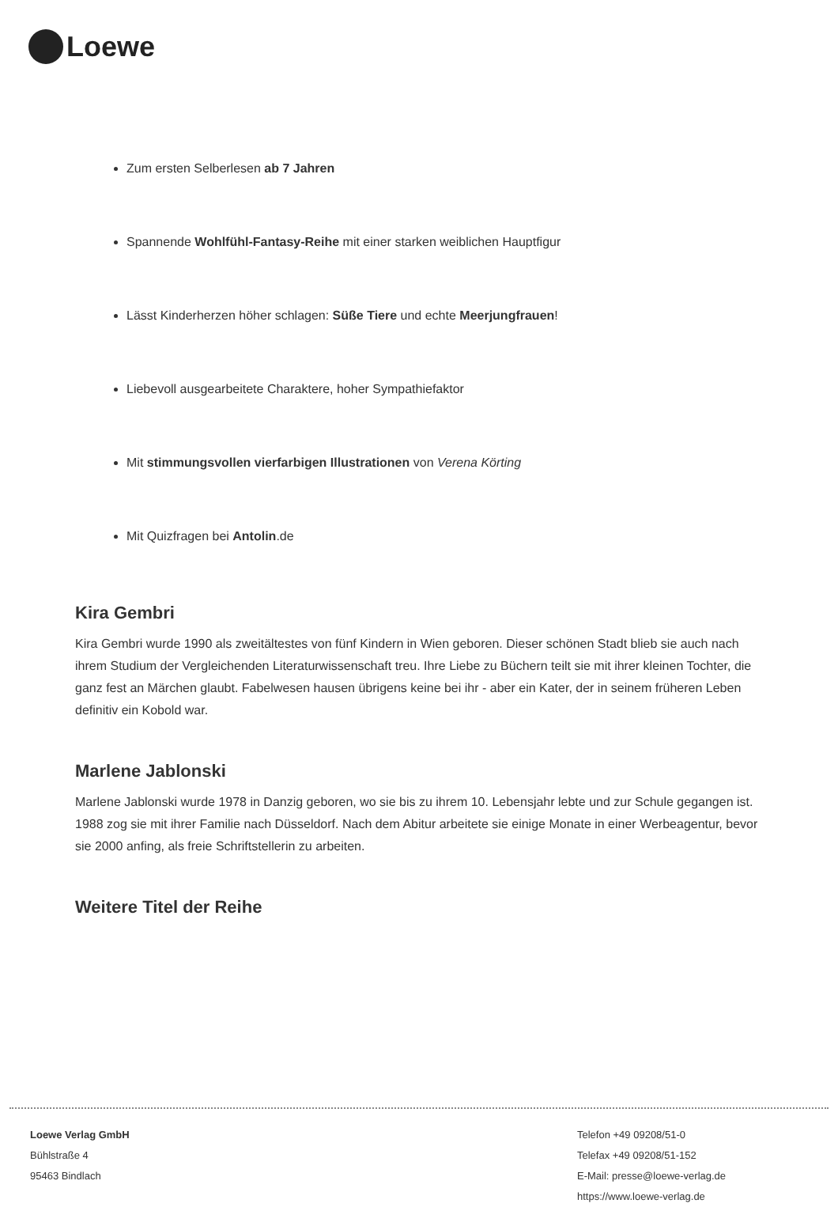Loewe
Zum ersten Selberlesen ab 7 Jahren
Spannende Wohlfühl-Fantasy-Reihe mit einer starken weiblichen Hauptfigur
Lässt Kinderherzen höher schlagen: Süße Tiere und echte Meerjungfrauen!
Liebevoll ausgearbeitete Charaktere, hoher Sympathiefaktor
Mit stimmungsvollen vierfarbigen Illustrationen von Verena Körting
Mit Quizfragen bei Antolin.de
Kira Gembri
Kira Gembri wurde 1990 als zweitältestes von fünf Kindern in Wien geboren. Dieser schönen Stadt blieb sie auch nach ihrem Studium der Vergleichenden Literaturwissenschaft treu. Ihre Liebe zu Büchern teilt sie mit ihrer kleinen Tochter, die ganz fest an Märchen glaubt. Fabelwesen hausen übrigens keine bei ihr - aber ein Kater, der in seinem früheren Leben definitiv ein Kobold war.
Marlene Jablonski
Marlene Jablonski wurde 1978 in Danzig geboren, wo sie bis zu ihrem 10. Lebensjahr lebte und zur Schule gegangen ist. 1988 zog sie mit ihrer Familie nach Düsseldorf. Nach dem Abitur arbeitete sie einige Monate in einer Werbeagentur, bevor sie 2000 anfing, als freie Schriftstellerin zu arbeiten.
Weitere Titel der Reihe
Loewe Verlag GmbH
Bühlstraße 4
95463 Bindlach
Telefon +49 09208/51-0
Telefax +49 09208/51-152
E-Mail: presse@loewe-verlag.de
https://www.loewe-verlag.de